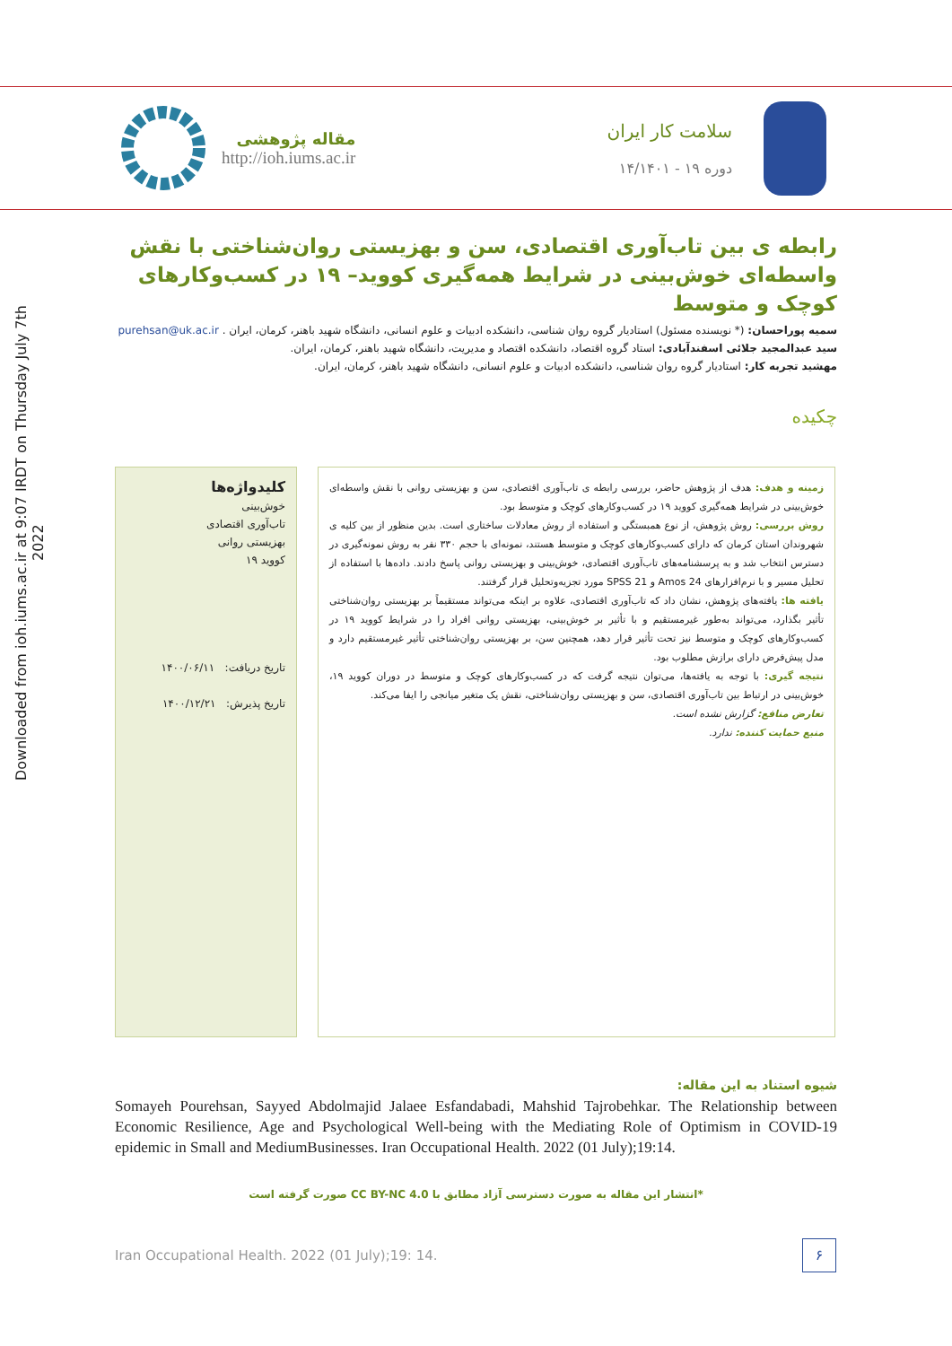Downloaded from ioh.iums.ac.ir at 9:07 IRDT on Thursday July 7th 2022
مقاله پژوهشی
http://ioh.iums.ac.ir
سلامت کار ایران
دوره ۱۹ - ۱۴/۱۴۰۱
رابطه ی بین تاب‌آوری اقتصادی، سن و بهزیستی روان‌شناختی با نقش واسطه‌ای خوش‌بینی در شرایط همه‌گیری کووید– ۱۹ در کسب‌وکارهای کوچک و متوسط
سمیه پوراحسان: (* نویسنده مسئول) استادیار گروه روان شناسی، دانشکده ادبیات و علوم انسانی، دانشگاه شهید باهنر، کرمان، ایران . purehsan@uk.ac.ir
سید عبدالمجید جلائی اسفندآبادی: استاد گروه اقتصاد، دانشکده اقتصاد و مدیریت، دانشگاه شهید باهنر، کرمان، ایران.
مهشید تجربه کار: استادیار گروه روان شناسی، دانشکده ادبیات و علوم انسانی، دانشگاه شهید باهنر، کرمان، ایران.
چکیده
کلیدواژه‌ها
خوش‌بینی
تاب‌آوری اقتصادی
بهزیستی روانی
کووید ۱۹
تاریخ دریافت: ۱۴۰۰/۰۶/۱۱
تاریخ پذیرش: ۱۴۰۰/۱۲/۲۱
زمینه و هدف: هدف از پژوهش حاضر، بررسی رابطه ی تاب‌آوری اقتصادی، سن و بهزیستی روانی با نقش واسطه‌ای خوش‌بینی در شرایط همه‌گیری کووید ۱۹ در کسب‌وکارهای کوچک و متوسط بود.
روش بررسی: روش پژوهش، از نوع همبستگی و استفاده از روش معادلات ساختاری است. بدین منظور از بین کلیه ی شهروندان استان کرمان که دارای کسب‌وکارهای کوچک و متوسط هستند، نمونه‌ای با حجم ۳۳۰ نفر به روش نمونه‌گیری در دسترس انتخاب شد و به پرسشنامه‌های تاب‌آوری اقتصادی، خوش‌بینی و بهزیستی روانی پاسخ دادند. داده‌ها با استفاده از تحلیل مسیر و با نرم‌افزارهای Amos 24 و SPSS 21 مورد تجزیه‌وتحلیل قرار گرفتند.
یافته ها: یافته‌های پژوهش، نشان داد که تاب‌آوری اقتصادی، علاوه بر اینکه می‌تواند مستقیماً بر بهزیستی روان‌شناختی تأثیر بگذارد، می‌تواند به‌طور غیرمستقیم و با تأثیر بر خوش‌بینی، بهزیستی روانی افراد را در شرایط کووید ۱۹ در کسب‌وکارهای کوچک و متوسط نیز تحت تأثیر قرار دهد، همچنین سن، بر بهزیستی روان‌شناختی تأثیر غیرمستقیم دارد و مدل پیش‌فرض دارای برازش مطلوب بود.
نتیجه گیری: با توجه به یافته‌ها، می‌توان نتیجه گرفت که در کسب‌وکارهای کوچک و متوسط در دوران کووید ۱۹، خوش‌بینی در ارتباط بین تاب‌آوری اقتصادی، سن و بهزیستی روان‌شناختی، نقش یک متغیر میانجی را ایفا می‌کند.
تعارض منافع: گزارش نشده است.
منبع حمایت کننده: ندارد.
شیوه استناد به این مقاله:
Somayeh Pourehsan, Sayyed Abdolmajid Jalaee Esfandabadi, Mahshid Tajrobehkar. The Relationship between Economic Resilience, Age and Psychological Well-being with the Mediating Role of Optimism in COVID-19 epidemic in Small and MediumBusinesses. Iran Occupational Health. 2022 (01 July);19:14.
*انتشار این مقاله به صورت دسترسی آزاد مطابق با CC BY-NC 4.0 صورت گرفته است
Iran Occupational Health. 2022 (01 July);19: 14.
۶